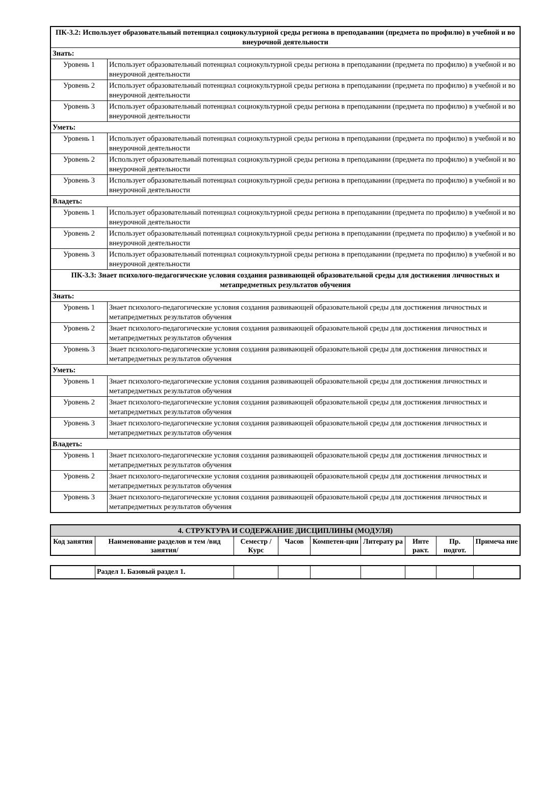| ПК-3.2: Использует образовательный потенциал социокультурной среды региона в преподавании (предмета по профилю) в учебной и во внеурочной деятельности | |
| Знать: | |
| Уровень 1 | Использует образовательный потенциал социокультурной среды региона в преподавании (предмета по профилю) в учебной и во внеурочной деятельности |
| Уровень 2 | Использует образовательный потенциал социокультурной среды региона в преподавании (предмета по профилю) в учебной и во внеурочной деятельности |
| Уровень 3 | Использует образовательный потенциал социокультурной среды региона в преподавании (предмета по профилю) в учебной и во внеурочной деятельности |
| Уметь: | |
| Уровень 1 | Использует образовательный потенциал социокультурной среды региона в преподавании (предмета по профилю) в учебной и во внеурочной деятельности |
| Уровень 2 | Использует образовательный потенциал социокультурной среды региона в преподавании (предмета по профилю) в учебной и во внеурочной деятельности |
| Уровень 3 | Использует образовательный потенциал социокультурной среды региона в преподавании (предмета по профилю) в учебной и во внеурочной деятельности |
| Владеть: | |
| Уровень 1 | Использует образовательный потенциал социокультурной среды региона в преподавании (предмета по профилю) в учебной и во внеурочной деятельности |
| Уровень 2 | Использует образовательный потенциал социокультурной среды региона в преподавании (предмета по профилю) в учебной и во внеурочной деятельности |
| Уровень 3 | Использует образовательный потенциал социокультурной среды региона в преподавании (предмета по профилю) в учебной и во внеурочной деятельности |
| ПК-3.3: Знает психолого-педагогические условия создания развивающей образовательной среды для достижения личностных и метапредметных результатов обучения | |
| Знать: | |
| Уровень 1 | Знает психолого-педагогические условия создания развивающей образовательной среды для достижения личностных и метапредметных результатов обучения |
| Уровень 2 | Знает психолого-педагогические условия создания развивающей образовательной среды для достижения личностных и метапредметных результатов обучения |
| Уровень 3 | Знает психолого-педагогические условия создания развивающей образовательной среды для достижения личностных и метапредметных результатов обучения |
| Уметь: | |
| Уровень 1 | Знает психолого-педагогические условия создания развивающей образовательной среды для достижения личностных и метапредметных результатов обучения |
| Уровень 2 | Знает психолого-педагогические условия создания развивающей образовательной среды для достижения личностных и метапредметных результатов обучения |
| Уровень 3 | Знает психолого-педагогические условия создания развивающей образовательной среды для достижения личностных и метапредметных результатов обучения |
| Владеть: | |
| Уровень 1 | Знает психолого-педагогические условия создания развивающей образовательной среды для достижения личностных и метапредметных результатов обучения |
| Уровень 2 | Знает психолого-педагогические условия создания развивающей образовательной среды для достижения личностных и метапредметных результатов обучения |
| Уровень 3 | Знает психолого-педагогические условия создания развивающей образовательной среды для достижения личностных и метапредметных результатов обучения |
| 4. СТРУКТУРА И СОДЕРЖАНИЕ ДИСЦИПЛИНЫ (МОДУЛЯ) | | | | | | | | |
| Код занятия | Наименование разделов и тем /вид занятия/ | Семестр / Курс | Часов | Компетен-ции | Литерату ра | Инте ракт. | Пр. подгот. | Примеча ние |
| | Раздел 1. Базовый раздел 1. | | | | | | | |